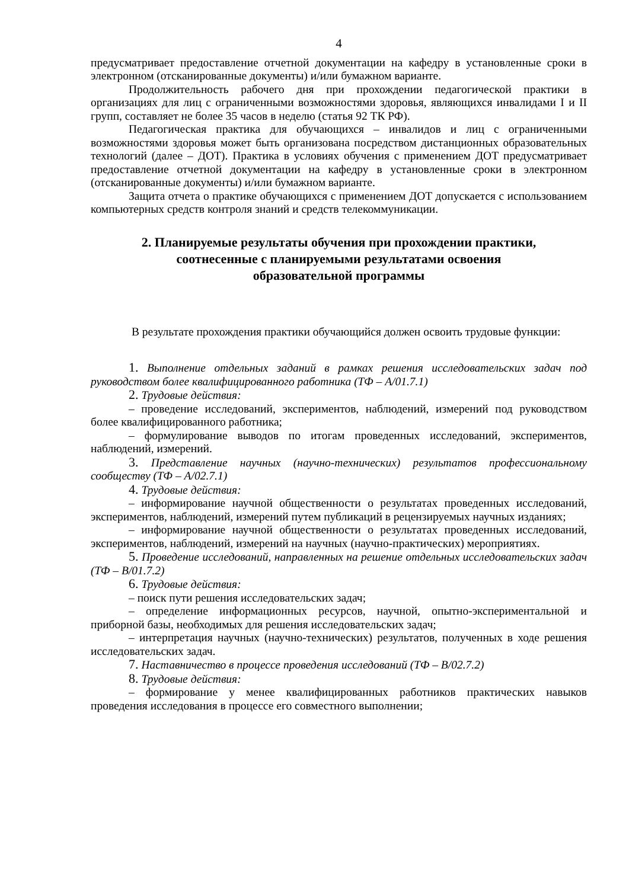4
предусматривает предоставление отчетной документации на кафедру в установленные сроки в электронном (отсканированные документы) и/или бумажном варианте.
Продолжительность рабочего дня при прохождении педагогической практики в организациях для лиц с ограниченными возможностями здоровья, являющихся инвалидами I и II групп, составляет не более 35 часов в неделю (статья 92 ТК РФ).
Педагогическая практика для обучающихся – инвалидов и лиц с ограниченными возможностями здоровья может быть организована посредством дистанционных образовательных технологий (далее – ДОТ). Практика в условиях обучения с применением ДОТ предусматривает предоставление отчетной документации на кафедру в установленные сроки в электронном (отсканированные документы) и/или бумажном варианте.
Защита отчета о практике обучающихся с применением ДОТ допускается с использованием компьютерных средств контроля знаний и средств телекоммуникации.
2. Планируемые результаты обучения при прохождении практики,
соотнесенные с планируемыми результатами освоения
образовательной программы
В результате прохождения практики обучающийся должен освоить трудовые функции:
1. Выполнение отдельных заданий в рамках решения исследовательских задач под руководством более квалифицированного работника (ТФ – A/01.7.1)
2. Трудовые действия:
– проведение исследований, экспериментов, наблюдений, измерений под руководством более квалифицированного работника;
– формулирование выводов по итогам проведенных исследований, экспериментов, наблюдений, измерений.
3. Представление научных (научно-технических) результатов профессиональному сообществу (ТФ – A/02.7.1)
4. Трудовые действия:
– информирование научной общественности о результатах проведенных исследований, экспериментов, наблюдений, измерений путем публикаций в рецензируемых научных изданиях;
– информирование научной общественности о результатах проведенных исследований, экспериментов, наблюдений, измерений на научных (научно-практических) мероприятиях.
5. Проведение исследований, направленных на решение отдельных исследовательских задач (ТФ – B/01.7.2)
6. Трудовые действия:
– поиск пути решения исследовательских задач;
– определение информационных ресурсов, научной, опытно-экспериментальной и приборной базы, необходимых для решения исследовательских задач;
– интерпретация научных (научно-технических) результатов, полученных в ходе решения исследовательских задач.
7. Наставничество в процессе проведения исследований (ТФ – B/02.7.2)
8. Трудовые действия:
– формирование у менее квалифицированных работников практических навыков проведения исследования в процессе его совместного выполнении;